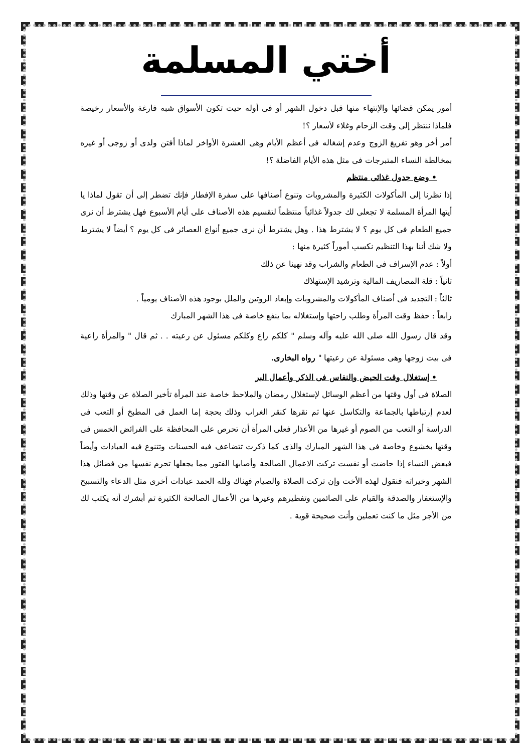أختي المسلمة
أمور يمكن قضائها والإنتهاء منها قبل دخول الشهر أو فى أوله حيث تكون الأسواق شبه فارغة والأسعار رخيصة فلماذا ننتظر إلى وقت الزحام وغلاء لأسعار ؟!
أمر أخر وهو تفريغ الزوج وعدم إشغاله فى أعظم الأيام وهى العشرة الأواخر لماذا أفتن ولدى أو زوجى أو غيره بمخالطة النساء المتبرجات فى مثل هذه الأيام الفاضلة ؟!
• وضع جدول غذائى منتظم
إذا نظرنا إلى المأكولات الكثيرة والمشروبات وتنوع أصنافها على سفرة الإفطار فإنك تضطر إلى أن تقول لماذا يا أيتها المرأة المسلمة لا تجعلى لك جدولاً غذائياً منتظماً لتقسيم هذه الأصناف على أيام الأسبوع فهل يشترط أن نرى جميع الطعام فى كل يوم ؟ لا يشترط هذا . وهل يشترط أن نرى جميع أنواع العصائر فى كل يوم ؟ أيضاً لا يشترط ولا شك أننا بهذا التنظيم نكسب أموراً كثيرة منها :
أولاً : عدم الإسراف فى الطعام والشراب وقد نهينا عن ذلك
ثانياً : قلة المصاريف المالية وترشيد الإستهلاك
ثالثاً : التجديد فى أصناف المأكولات والمشروبات وإبعاد الروتين والملل بوجود هذه الأصناف يومياً .
رابعاً : حفظ وقت المرأة وطلب راحتها وإستغلاله بما ينفع خاصة فى هذا الشهر المبارك
وقد قال رسول الله صلى الله عليه وآله وسلم " كلكم راع وكلكم مسئول عن رعيته . . ثم قال " والمرأة راعية فى بيت زوجها وهى مسئولة عن رعيتها " رواه البخارى.
• إستغلال وقت الحيض والنفاس فى الذكر وأعمال البر
الصلاة فى أول وقتها من أعظم الوسائل لإستغلال رمضان والملاحظ خاصة عند المرأة تأخير الصلاة عن وقتها وذلك لعدم إرتباطها بالجماعة والتكاسل عنها ثم نقرها كنقر الغراب وذلك بحجة إما العمل فى المطبخ أو التعب فى الدراسة أو التعب من الصوم أو غيرها من الأعذار فعلى المرأة أن تحرص على المحافظة على الفرائض الخمس فى وقتها بخشوع وخاصة فى هذا الشهر المبارك والذى كما ذكرت تتضاعف فيه الحسنات وتتنوع فيه العبادات وأيضاً فبعض النساء إذا حاضت أو نفست تركت الاعمال الصالحة وأصابها الفتور مما يجعلها تحرم نفسها من فضائل هذا الشهر وخيراته فنقول لهذه الأخت وإن تركت الصلاة والصيام فهناك ولله الحمد عبادات أخرى مثل الدعاء والتسبيح والإستغفار والصدقة والقيام على الصائمين وتفطيرهم وغيرها من الأعمال الصالحة الكثيرة ثم أبشرك أنه يكتب لك من الأجر مثل ما كنت تعملين وأنت صحيحة قوية .